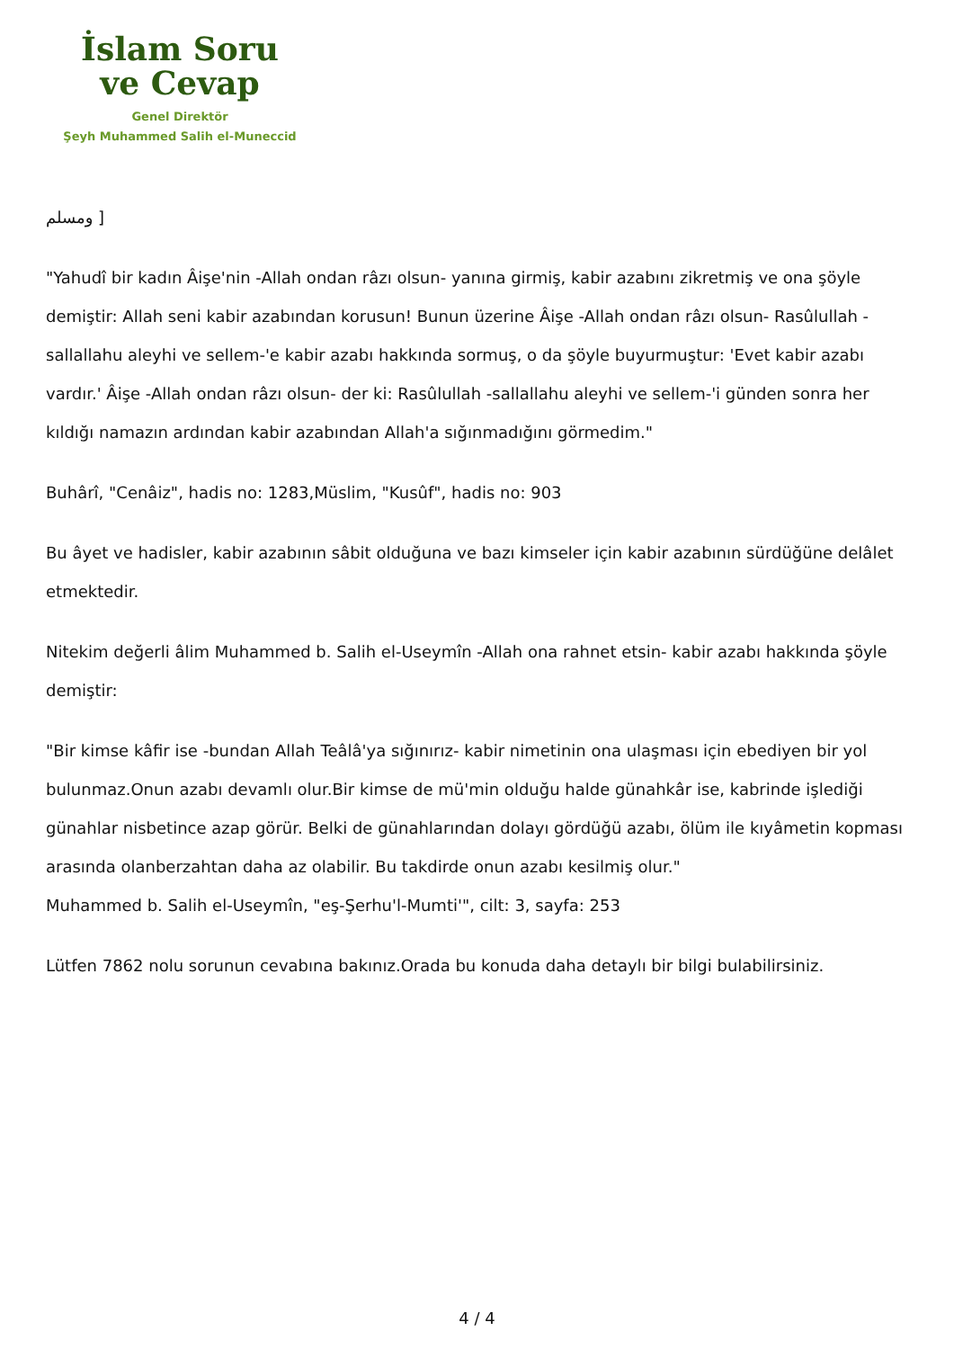İslam Soru
ve Cevap
Genel Direktör
Şeyh Muhammed Salih el-Muneccid
ومسلم ]
"Yahudî bir kadın Âişe'nin -Allah ondan râzı olsun- yanına girmiş, kabir azabını zikretmiş ve ona şöyle demiştir: Allah seni kabir azabından korusun! Bunun üzerine Âişe -Allah ondan râzı olsun- Rasûlullah -sallallahu aleyhi ve sellem-'e kabir azabı hakkında sormuş, o da şöyle buyurmuştur: 'Evet kabir azabı vardır.' Âişe -Allah ondan râzı olsun- der ki: Rasûlullah -sallallahu aleyhi ve sellem-'i günden sonra her kıldığı namazın ardından kabir azabından Allah'a sığınmadığını görmedim."
Buhârî, "Cenâiz", hadis no: 1283,Müslim, "Kusûf", hadis no: 903
Bu âyet ve hadisler, kabir azabının sâbit olduğuna ve bazı kimseler için kabir azabının sürdüğüne delâlet etmektedir.
Nitekim değerli âlim Muhammed b. Salih el-Useymîn -Allah ona rahnet etsin- kabir azabı hakkında şöyle demiştir:
"Bir kimse kâfir ise -bundan Allah Teâlâ'ya sığınırız- kabir nimetinin ona ulaşması için ebediyen bir yol bulunmaz.Onun azabı devamlı olur.Bir kimse de mü'min olduğu halde günahkâr ise, kabrinde işlediği günahlar nisbetince azap görür. Belki de günahlarından dolayı gördüğü azabı, ölüm ile kıyâmetin kopması arasında olanberzahtan daha az olabilir. Bu takdirde onun azabı kesilmiş olur."
Muhammed b. Salih el-Useymîn, "eş-Şerhu'l-Mumti'", cilt: 3, sayfa: 253
Lütfen 7862 nolu sorunun cevabına bakınız.Orada bu konuda daha detaylı bir bilgi bulabilirsiniz.
4 / 4